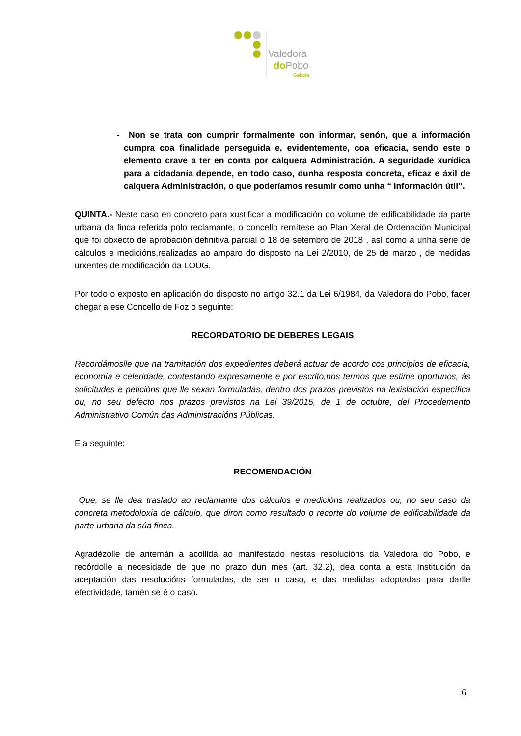Valedora
doPobo
Galicia
- Non se trata con cumprir formalmente con informar, senón, que a información cumpra coa finalidade perseguida e, evidentemente, coa eficacia, sendo este o elemento crave a ter en conta por calquera Administración. A seguridade xurídica para a cidadanía depende, en todo caso, dunha resposta concreta, eficaz e áxil de calquera Administración, o que poderíamos resumir como unha “ información útil”.
QUINTA.- Neste caso en concreto para xustificar a modificación do volume de edificabilidade da parte urbana da finca referida polo reclamante, o concello remítese ao Plan Xeral de Ordenación Municipal que foi obxecto de aprobación definitiva parcial o 18 de setembro de 2018 , así como a unha serie de cálculos e medicións,realizadas ao amparo do disposto na Lei 2/2010, de 25 de marzo , de medidas urxentes de modificación da LOUG.
Por todo o exposto en aplicación do disposto no artigo 32.1 da Lei 6/1984, da Valedora do Pobo, facer chegar a ese Concello de Foz o seguinte:
RECORDATORIO DE DEBERES LEGAIS
Recordámoslle que na tramitación dos expedientes deberá actuar de acordo cos principios de eficacia, economía e celeridade, contestando expresamente e por escrito,nos termos que estime oportunos, ás solicitudes e peticións que lle sexan formuladas, dentro dos prazos previstos na lexislación específica ou, no seu defecto nos prazos previstos na Lei 39/2015, de 1 de octubre, del Procedemento Administrativo Común das Administracións Públicas.
E a seguinte:
RECOMENDACIÓN
Que, se lle dea traslado ao reclamante dos cálculos e medicións realizados ou, no seu caso da concreta metodoloxía de cálculo, que diron como resultado o recorte do volume de edificabilidade da parte urbana da súa finca.
Agradézolle de antemán a acollida ao manifestado nestas resolucións da Valedora do Pobo, e recórdolle a necesidade de que no prazo dun mes (art. 32.2), dea conta a esta Institución da aceptación das resolucións formuladas, de ser o caso, e das medidas adoptadas para darlle efectividade, tamén se é o caso.
6